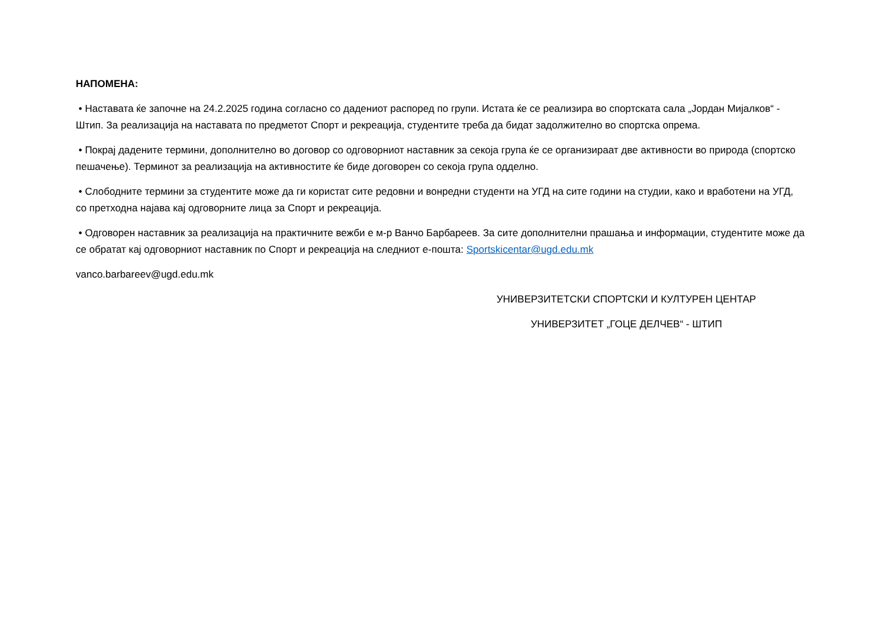НАПОМЕНА:
• Наставата ќе започне на 24.2.2025 година согласно со дадениот распоред по групи. Истата ќе се реализира во спортската сала „Јордан Мијалков“ - Штип. За реализација на наставата по предметот Спорт и рекреација, студентите треба да бидат задолжително во спортска опрема.
• Покрај дадените термини, дополнително во договор со одговорниот наставник за секоја група ќе се организираат две активности во природа (спортско пешачење). Терминот за реализација на активностите ќе биде договорен со секоја група одделно.
• Слободните термини за студентите може да ги користат сите редовни и вонредни студенти на УГД на сите години на студии, како и вработени на УГД, со претходна најава кај одговорните лица за Спорт и рекреација.
• Одговорен наставник за реализација на практичните вежби е м-р Ванчо Барбареев. За сите дополнителни прашања и информации, студентите може да се обратат кај одговорниот наставник по Спорт и рекреација на следниот е-пошта: Sportskicentar@ugd.edu.mk
vanco.barbareev@ugd.edu.mk
УНИВЕРЗИТЕТСКИ СПОРТСКИ И КУЛТУРЕН ЦЕНТАР
УНИВЕРЗИТЕТ „ГОЦЕ ДЕЛЧЕВ“ - ШТИП